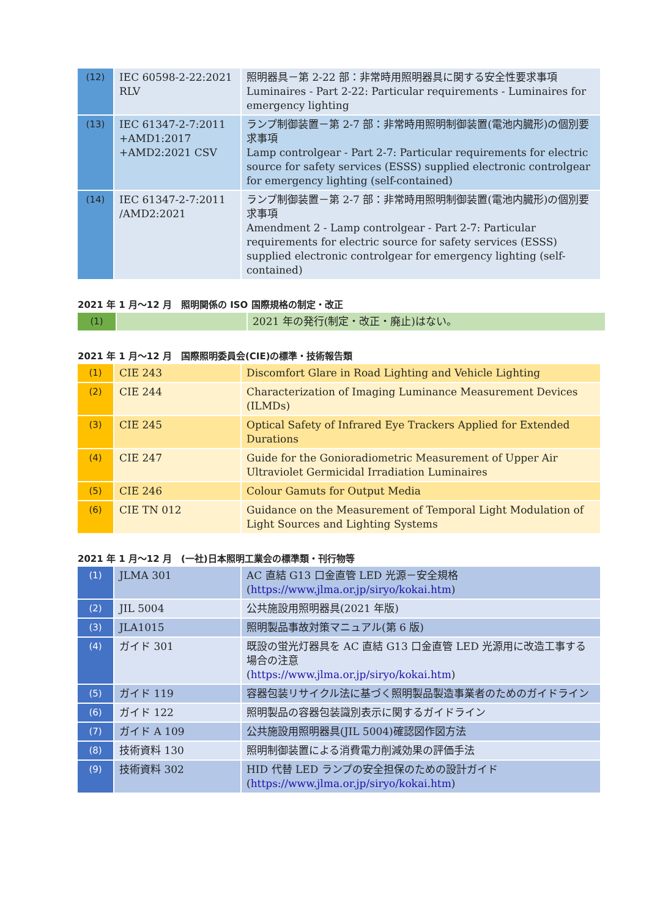| (12) | IEC 60598-2-22:2021 RLV | 照明器具－第 2-22 部：非常時用照明器具に関する安全性要求事項 Luminaires - Part 2-22: Particular requirements - Luminaires for emergency lighting |
| (13) | IEC 61347-2-7:2011 +AMD1:2017 +AMD2:2021 CSV | ランプ制御装置－第 2-7 部：非常時用照明制御装置(電池内臓形)の個別要求事項 Lamp controlgear - Part 2-7: Particular requirements for electric source for safety services (ESSS) supplied electronic controlgear for emergency lighting (self-contained) |
| (14) | IEC 61347-2-7:2011 /AMD2:2021 | ランプ制御装置－第 2-7 部：非常時用照明制御装置(電池内臓形)の個別要求事項 Amendment 2 - Lamp controlgear - Part 2-7: Particular requirements for electric source for safety services (ESSS) supplied electronic controlgear for emergency lighting (self-contained) |
2021 年 1 月～12 月　照明関係の ISO 国際規格の制定・改正
| (1) | | 2021 年の発行(制定・改正・廃止)はない。 |
2021 年 1 月～12 月　国際照明委員会(CIE)の標準・技術報告類
| (1) | CIE 243 | Discomfort Glare in Road Lighting and Vehicle Lighting |
| (2) | CIE 244 | Characterization of Imaging Luminance Measurement Devices (ILMDs) |
| (3) | CIE 245 | Optical Safety of Infrared Eye Trackers Applied for Extended Durations |
| (4) | CIE 247 | Guide for the Gonioradiometric Measurement of Upper Air Ultraviolet Germicidal Irradiation Luminaires |
| (5) | CIE 246 | Colour Gamuts for Output Media |
| (6) | CIE TN 012 | Guidance on the Measurement of Temporal Light Modulation of Light Sources and Lighting Systems |
2021 年 1 月～12 月　(一社)日本照明工業会の標準類・刊行物等
| (1) | JLMA 301 | AC 直結 G13 口金直管 LED 光源－安全規格 ( https://www.jlma.or.jp/siryo/kokai.htm ) |
| (2) | JIL 5004 | 公共施設用照明器具(2021 年版) |
| (3) | JLA1015 | 照明製品事故対策マニュアル(第 6 版) |
| (4) | ガイド 301 | 既設の蛍光灯器具を AC 直結 G13 口金直管 LED 光源用に改造工事する場合の注意 ( https://www.jlma.or.jp/siryo/kokai.htm ) |
| (5) | ガイド 119 | 容器包装リサイクル法に基づく照明製品製造事業者のためのガイドライン |
| (6) | ガイド 122 | 照明製品の容器包装識別表示に関するガイドライン |
| (7) | ガイド A 109 | 公共施設用照明器具(JIL 5004)確認図作図方法 |
| (8) | 技術資料 130 | 照明制御装置による消費電力削減効果の評価手法 |
| (9) | 技術資料 302 | HID 代替 LED ランプの安全担保のための設計ガイド ( https://www.jlma.or.jp/siryo/kokai.htm ) |